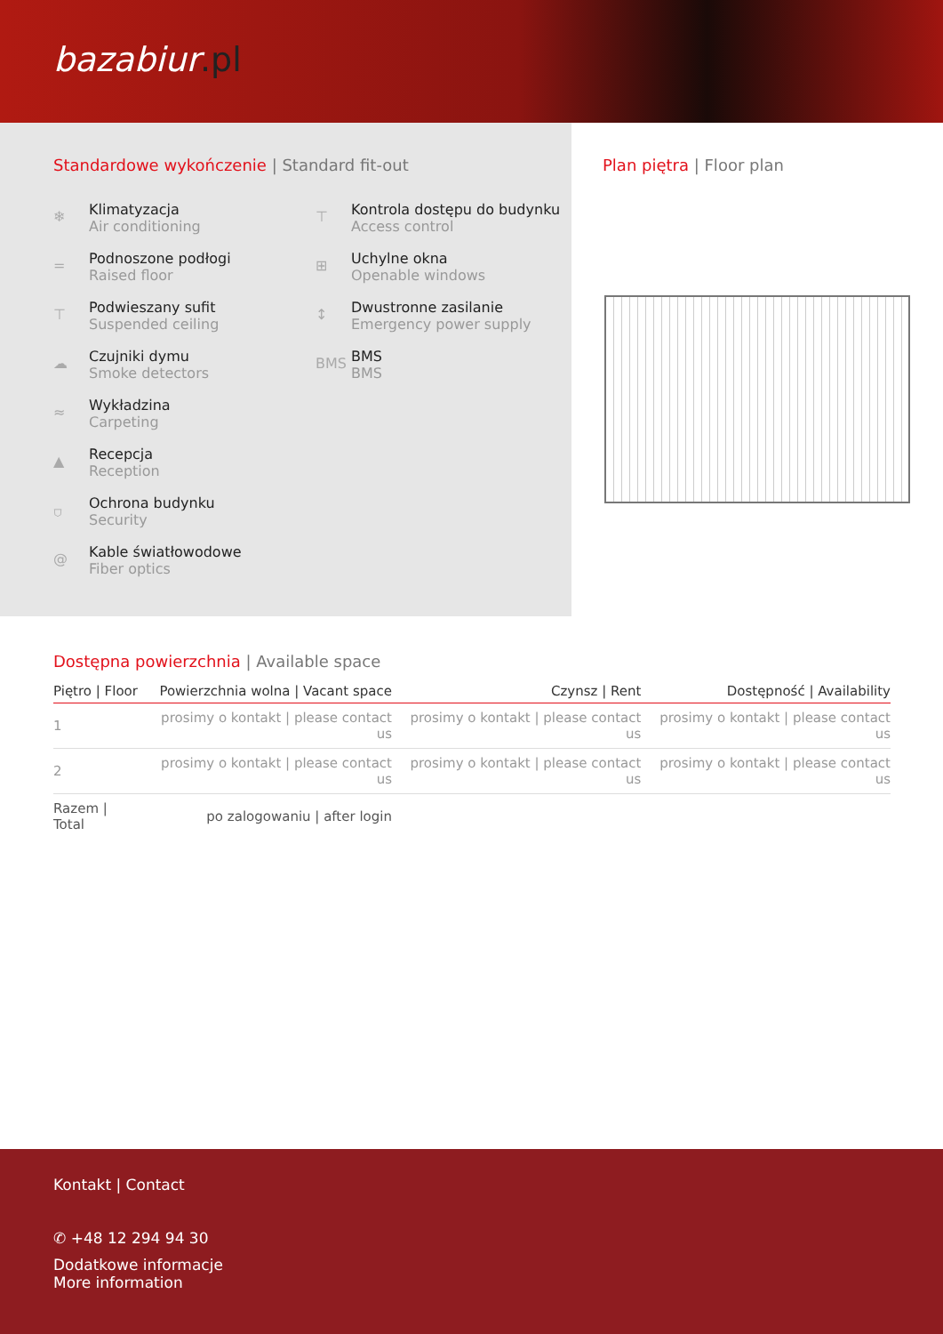bazabiur.pl
Standardowe wykończenie | Standard fit-out
❄
Klimatyzacja
Air conditioning
⊤
Kontrola dostępu do budynku
Access control
=
Podnoszone podłogi
Raised floor
⊞
Uchylne okna
Openable windows
⊤
Podwieszany sufit
Suspended ceiling
↕
Dwustronne zasilanie
Emergency power supply
☁
Czujniki dymu
Smoke detectors
BMS
BMS
BMS
≈
Wykładzina
Carpeting
▲
Recepcja
Reception
⛉
Ochrona budynku
Security
@
Kable światłowodowe
Fiber optics
Plan piętra | Floor plan
Dostępna powierzchnia | Available space
| Piętro / Floor | Powierzchnia wolna / Vacant space | Czynsz / Rent | Dostępność / Availability |
| --- | --- | --- | --- |
| 1 | prosimy o kontakt / please contact us | prosimy o kontakt / please contact us | prosimy o kontakt / please contact us |
| 2 | prosimy o kontakt / please contact us | prosimy o kontakt / please contact us | prosimy o kontakt / please contact us |
| Razem / Total | po zalogowaniu / after login | | |
Kontakt | Contact
✆ +48 12 294 94 30
Dodatkowe informacje
More information